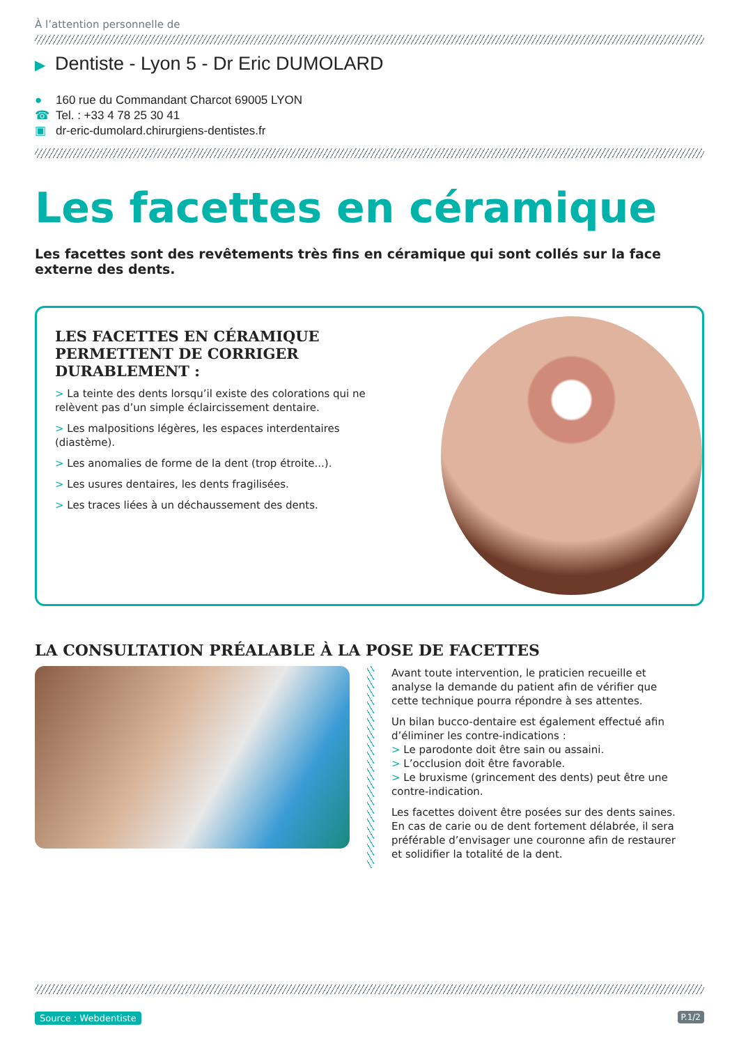À l’attention personnelle de
▶ Dentiste - Lyon 5 - Dr Eric DUMOLARD
● 160 rue du Commandant Charcot 69005 LYON
☎ Tel. : +33 4 78 25 30 41
▣ dr-eric-dumolard.chirurgiens-dentistes.fr
Les facettes en céramique
Les facettes sont des revêtements très fins en céramique qui sont collés sur la face externe des dents.
LES FACETTES EN CÉRAMIQUE PERMETTENT DE CORRIGER DURABLEMENT :
> La teinte des dents lorsqu’il existe des colorations qui ne relèvent pas d’un simple éclaircissement dentaire.
> Les malpositions légères, les espaces interdentaires (diastème).
> Les anomalies de forme de la dent (trop étroite...).
> Les usures dentaires, les dents fragilisées.
> Les traces liées à un déchaussement des dents.
LA CONSULTATION PRÉALABLE À LA POSE DE FACETTES
Avant toute intervention, le praticien recueille et analyse la demande du patient afin de vérifier que cette technique pourra répondre à ses attentes.
Un bilan bucco-dentaire est également effectué afin d’éliminer les contre-indications :
> Le parodonte doit être sain ou assaini.
> L’occlusion doit être favorable.
> Le bruxisme (grincement des dents) peut être une contre-indication.
Les facettes doivent être posées sur des dents saines. En cas de carie ou de dent fortement délabrée, il sera préférable d’envisager une couronne afin de restaurer et solidifier la totalité de la dent.
Source : Webdentiste P.1/2